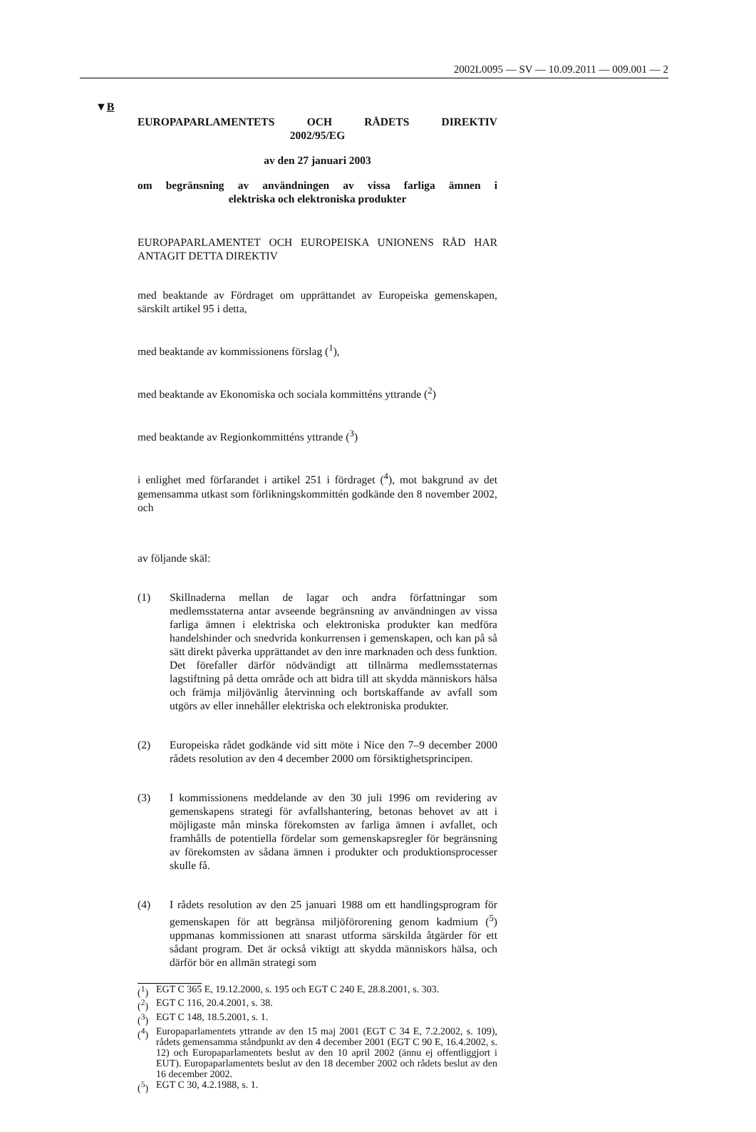2002L0095 — SV — 10.09.2011 — 009.001 — 2
▼B
EUROPAPARLAMENTETS OCH RÅDETS DIREKTIV
2002/95/EG
av den 27 januari 2003
om begränsning av användningen av vissa farliga ämnen i
elektriska och elektroniska produkter
EUROPAPARLAMENTET OCH EUROPEISKA UNIONENS RÅD HAR ANTAGIT DETTA DIREKTIV
med beaktande av Fördraget om upprättandet av Europeiska gemenskapen, särskilt artikel 95 i detta,
med beaktande av kommissionens förslag (<sup>1</sup>),
med beaktande av Ekonomiska och sociala kommitténs yttrande (<sup>2</sup>)
med beaktande av Regionkommitténs yttrande (<sup>3</sup>)
i enlighet med förfarandet i artikel 251 i fördraget (<sup>4</sup>), mot bakgrund av det gemensamma utkast som förlikningskommittén godkände den 8 november 2002, och
av följande skäl:
(1) Skillnaderna mellan de lagar och andra författningar som medlemsstaterna antar avseende begränsning av användningen av vissa farliga ämnen i elektriska och elektroniska produkter kan medföra handelshinder och snedvrida konkurrensen i gemenskapen, och kan på så sätt direkt påverka upprättandet av den inre marknaden och dess funktion. Det förefaller därför nödvändigt att tillnärma medlemsstaternas lagstiftning på detta område och att bidra till att skydda människors hälsa och främja miljövänlig återvinning och bortskaffande av avfall som utgörs av eller innehåller elektriska och elektroniska produkter.
(2) Europeiska rådet godkände vid sitt möte i Nice den 7–9 december 2000 rådets resolution av den 4 december 2000 om försiktighetsprincipen.
(3) I kommissionens meddelande av den 30 juli 1996 om revidering av gemenskapens strategi för avfallshantering, betonas behovet av att i möjligaste mån minska förekomsten av farliga ämnen i avfallet, och framhålls de potentiella fördelar som gemenskapsregler för begränsning av förekomsten av sådana ämnen i produkter och produktionsprocesser skulle få.
(4) I rådets resolution av den 25 januari 1988 om ett handlingsprogram för gemenskapen för att begränsa miljöförorening genom kadmium (<sup>5</sup>) uppmanas kommissionen att snarast utforma särskilda åtgärder för ett sådant program. Det är också viktigt att skydda människors hälsa, och därför bör en allmän strategi som
(<sup>1</sup>) EGT C 365 E, 19.12.2000, s. 195 och EGT C 240 E, 28.8.2001, s. 303.
(<sup>2</sup>) EGT C 116, 20.4.2001, s. 38.
(<sup>3</sup>) EGT C 148, 18.5.2001, s. 1.
(<sup>4</sup>) Europaparlamentets yttrande av den 15 maj 2001 (EGT C 34 E, 7.2.2002, s. 109), rådets gemensamma ståndpunkt av den 4 december 2001 (EGT C 90 E, 16.4.2002, s. 12) och Europaparlamentets beslut av den 10 april 2002 (ännu ej offentliggjort i EUT). Europaparlamentets beslut av den 18 december 2002 och rådets beslut av den 16 december 2002.
(<sup>5</sup>) EGT C 30, 4.2.1988, s. 1.